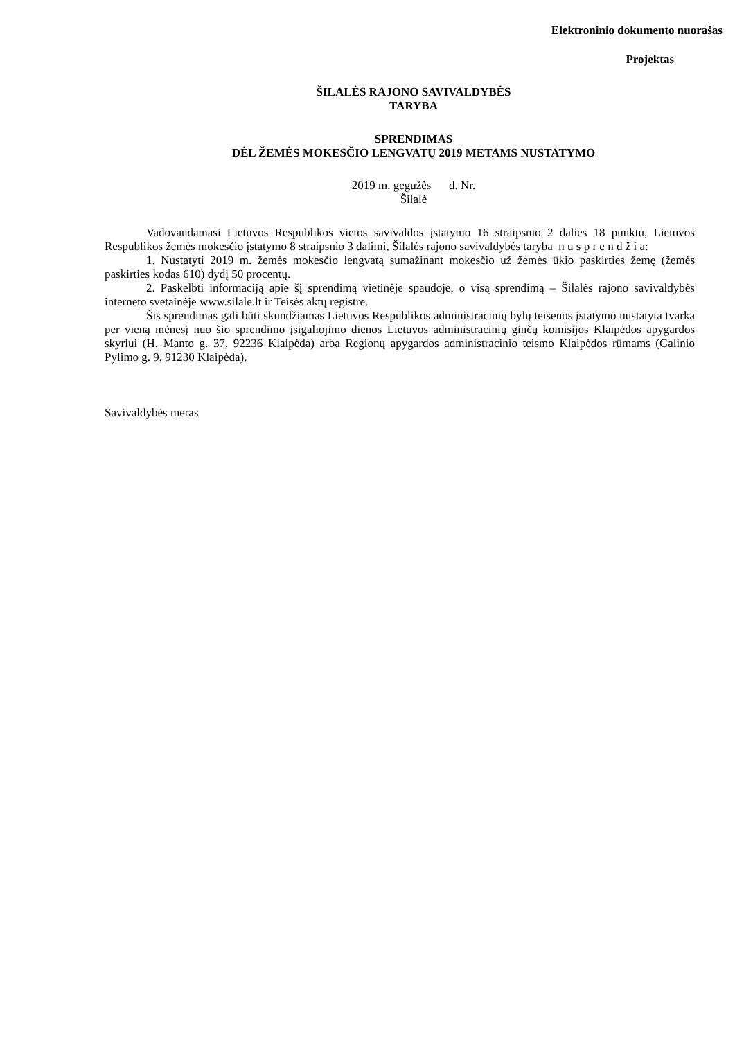Elektroninio dokumento nuorašas
Projektas
ŠILALĖS RAJONO SAVIVALDYBĖS
TARYBA
SPRENDIMAS
DĖL ŽEMĖS MOKESČIO LENGVATŲ 2019 METAMS NUSTATYMO
2019 m. gegužės d. Nr.
Šilalė
Vadovaudamasi Lietuvos Respublikos vietos savivaldos įstatymo 16 straipsnio 2 dalies 18 punktu, Lietuvos Respublikos žemės mokesčio įstatymo 8 straipsnio 3 dalimi, Šilalės rajono savivaldybės taryba n u s p r e n d ž i a:
1. Nustatyti 2019 m. žemės mokesčio lengvatą sumažinant mokesčio už žemės ūkio paskirties žemę (žemės paskirties kodas 610) dydį 50 procentų.
2. Paskelbti informaciją apie šį sprendimą vietinėje spaudoje, o visą sprendimą – Šilalės rajono savivaldybės interneto svetainėje www.silale.lt ir Teisės aktų registre.
Šis sprendimas gali būti skundžiamas Lietuvos Respublikos administracinių bylų teisenos įstatymo nustatyta tvarka per vieną mėnesį nuo šio sprendimo įsigaliojimo dienos Lietuvos administracinių ginčų komisijos Klaipėdos apygardos skyriui (H. Manto g. 37, 92236 Klaipėda) arba Regionų apygardos administracinio teismo Klaipėdos rūmams (Galinio Pylimo g. 9, 91230 Klaipėda).
Savivaldybės meras